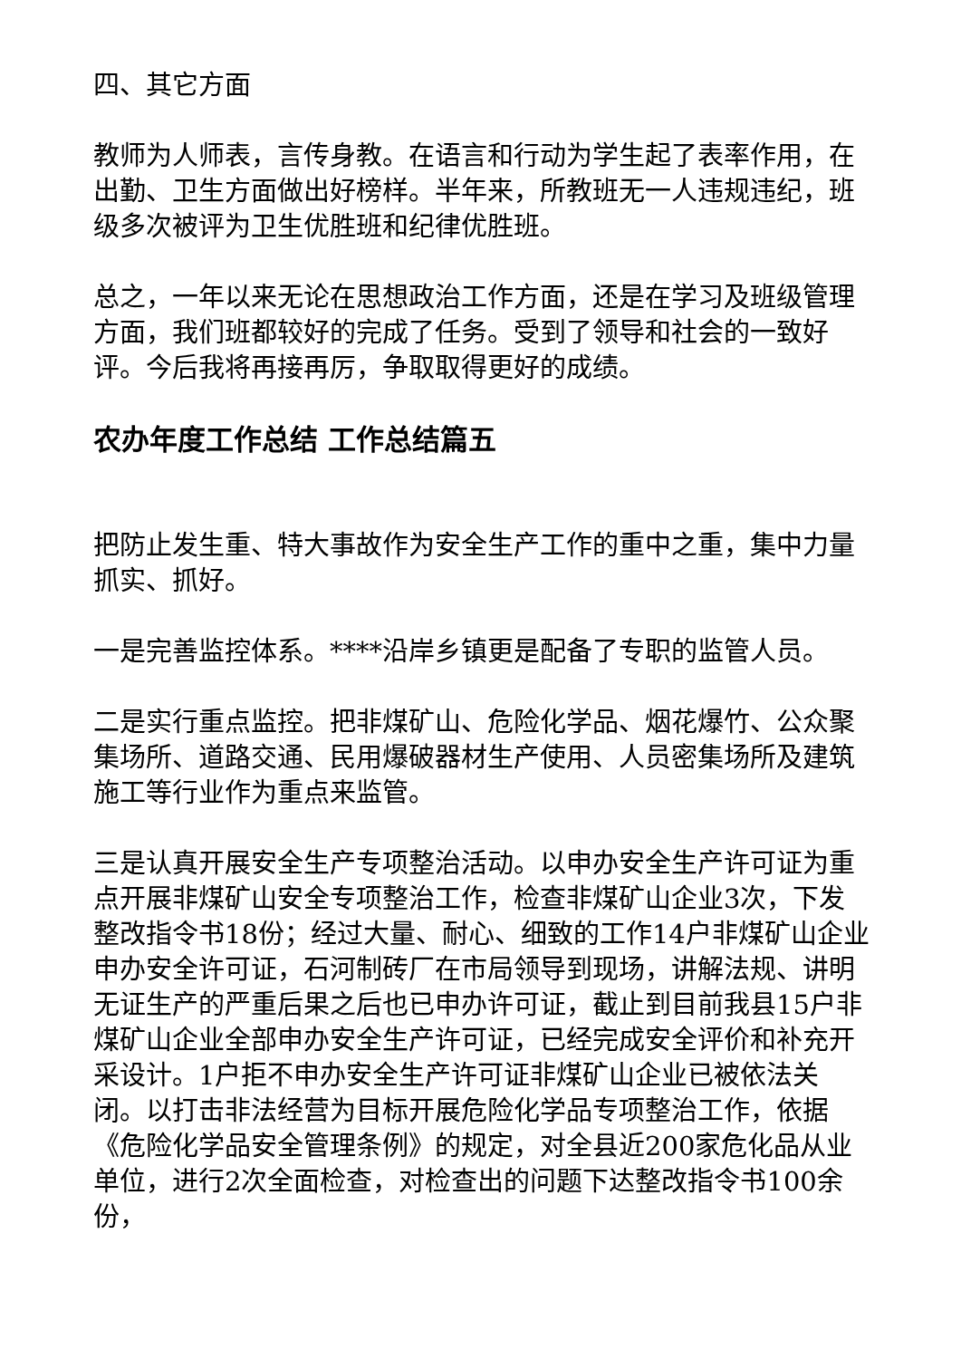四、其它方面
教师为人师表，言传身教。在语言和行动为学生起了表率作用，在出勤、卫生方面做出好榜样。半年来，所教班无一人违规违纪，班级多次被评为卫生优胜班和纪律优胜班。
总之，一年以来无论在思想政治工作方面，还是在学习及班级管理方面，我们班都较好的完成了任务。受到了领导和社会的一致好评。今后我将再接再厉，争取取得更好的成绩。
农办年度工作总结 工作总结篇五
把防止发生重、特大事故作为安全生产工作的重中之重，集中力量抓实、抓好。
一是完善监控体系。****沿岸乡镇更是配备了专职的监管人员。
二是实行重点监控。把非煤矿山、危险化学品、烟花爆竹、公众聚集场所、道路交通、民用爆破器材生产使用、人员密集场所及建筑施工等行业作为重点来监管。
三是认真开展安全生产专项整治活动。以申办安全生产许可证为重点开展非煤矿山安全专项整治工作，检查非煤矿山企业3次，下发整改指令书18份；经过大量、耐心、细致的工作14户非煤矿山企业申办安全许可证，石河制砖厂在市局领导到现场，讲解法规、讲明无证生产的严重后果之后也已申办许可证，截止到目前我县15户非煤矿山企业全部申办安全生产许可证，已经完成安全评价和补充开采设计。1户拒不申办安全生产许可证非煤矿山企业已被依法关闭。以打击非法经营为目标开展危险化学品专项整治工作，依据《危险化学品安全管理条例》的规定，对全县近200家危化品从业单位，进行2次全面检查，对检查出的问题下达整改指令书100余份，